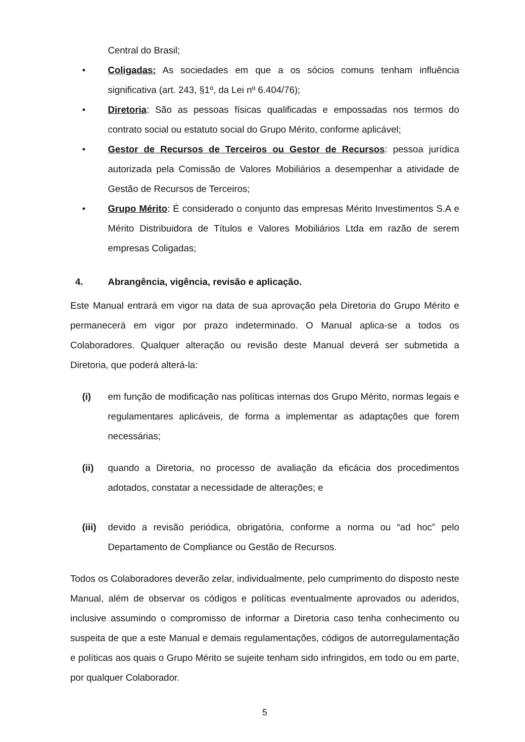Central do Brasil;
• Coligadas: As sociedades em que a os sócios comuns tenham influência significativa (art. 243, §1º, da Lei nº 6.404/76);
• Diretoria: São as pessoas físicas qualificadas e empossadas nos termos do contrato social ou estatuto social do Grupo Mérito, conforme aplicável;
• Gestor de Recursos de Terceiros ou Gestor de Recursos: pessoa jurídica autorizada pela Comissão de Valores Mobiliários a desempenhar a atividade de Gestão de Recursos de Terceiros;
• Grupo Mérito: É considerado o conjunto das empresas Mérito Investimentos S.A e Mérito Distribuidora de Títulos e Valores Mobiliários Ltda em razão de serem empresas Coligadas;
4. Abrangência, vigência, revisão e aplicação.
Este Manual entrará em vigor na data de sua aprovação pela Diretoria do Grupo Mérito e permanecerá em vigor por prazo indeterminado. O Manual aplica-se a todos os Colaboradores. Qualquer alteração ou revisão deste Manual deverá ser submetida a Diretoria, que poderá alterá-la:
(i) em função de modificação nas políticas internas dos Grupo Mérito, normas legais e regulamentares aplicáveis, de forma a implementar as adaptações que forem necessárias;
(ii) quando a Diretoria, no processo de avaliação da eficácia dos procedimentos adotados, constatar a necessidade de alterações; e
(iii) devido a revisão periódica, obrigatória, conforme a norma ou “ad hoc” pelo Departamento de Compliance ou Gestão de Recursos.
Todos os Colaboradores deverão zelar, individualmente, pelo cumprimento do disposto neste Manual, além de observar os códigos e políticas eventualmente aprovados ou aderidos, inclusive assumindo o compromisso de informar a Diretoria caso tenha conhecimento ou suspeita de que a este Manual e demais regulamentações, códigos de autorregulamentação e políticas aos quais o Grupo Mérito se sujeite tenham sido infringidos, em todo ou em parte, por qualquer Colaborador.
5